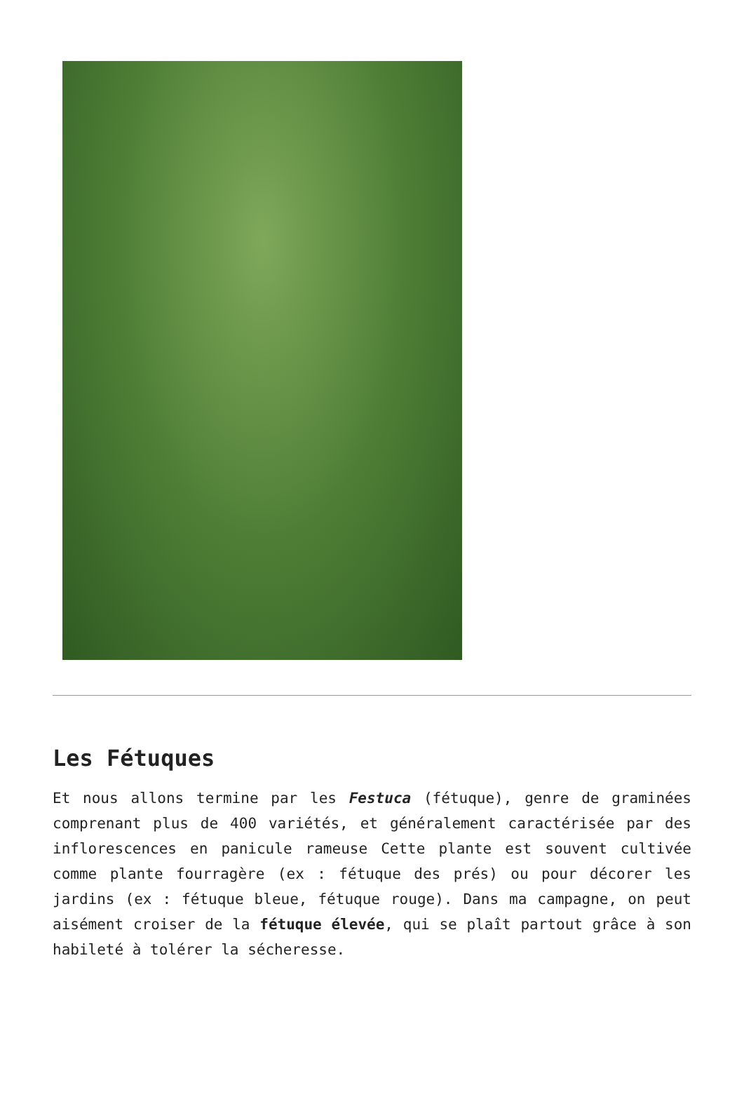Les Fétuques
Et nous allons termine par les Festuca (fétuque), genre de graminées comprenant plus de 400 variétés, et généralement caractérisée par des inflorescences en panicule rameuse Cette plante est souvent cultivée comme plante fourragère (ex : fétuque des prés) ou pour décorer les jardins (ex : fétuque bleue, fétuque rouge). Dans ma campagne, on peut aisément croiser de la fétuque élevée, qui se plaît partout grâce à son habileté à tolérer la sécheresse.